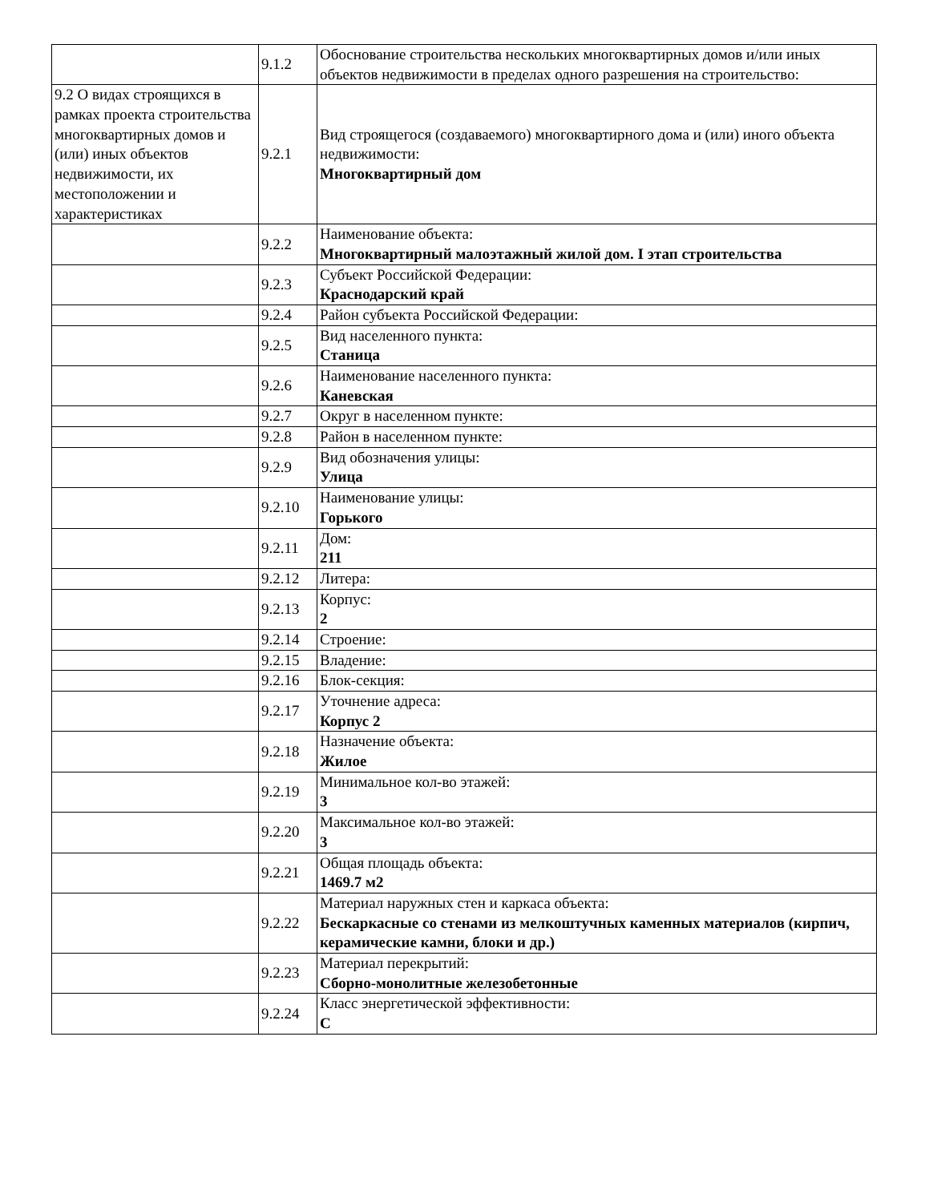| | 9.1.2 | Обоснование строительства нескольких многоквартирных домов и/или иных объектов недвижимости в пределах одного разрешения на строительство: |
| 9.2 О видах строящихся в рамках проекта строительства многоквартирных домов и (или) иных объектов недвижимости, их местоположении и характеристиках | 9.2.1 | Вид строящегося (создаваемого) многоквартирного дома и (или) иного объекта недвижимости: Многоквартирный дом |
| | 9.2.2 | Наименование объекта: Многоквартирный малоэтажный жилой дом. I этап строительства |
| | 9.2.3 | Субъект Российской Федерации: Краснодарский край |
| | 9.2.4 | Район субъекта Российской Федерации: |
| | 9.2.5 | Вид населенного пункта: Станица |
| | 9.2.6 | Наименование населенного пункта: Каневская |
| | 9.2.7 | Округ в населенном пункте: |
| | 9.2.8 | Район в населенном пункте: |
| | 9.2.9 | Вид обозначения улицы: Улица |
| | 9.2.10 | Наименование улицы: Горького |
| | 9.2.11 | Дом: 211 |
| | 9.2.12 | Литера: |
| | 9.2.13 | Корпус: 2 |
| | 9.2.14 | Строение: |
| | 9.2.15 | Владение: |
| | 9.2.16 | Блок-секция: |
| | 9.2.17 | Уточнение адреса: Корпус 2 |
| | 9.2.18 | Назначение объекта: Жилое |
| | 9.2.19 | Минимальное кол-во этажей: 3 |
| | 9.2.20 | Максимальное кол-во этажей: 3 |
| | 9.2.21 | Общая площадь объекта: 1469.7 м2 |
| | 9.2.22 | Материал наружных стен и каркаса объекта: Бескаркасные со стенами из мелкоштучных каменных материалов (кирпич, керамические камни, блоки и др.) |
| | 9.2.23 | Материал перекрытий: Сборно-монолитные железобетонные |
| | 9.2.24 | Класс энергетической эффективности: C |